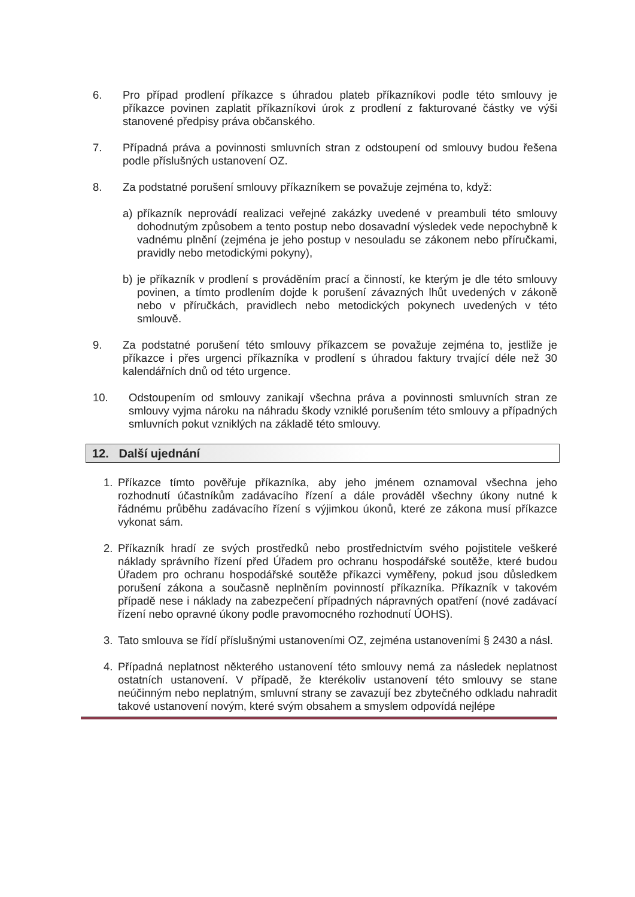6. Pro případ prodlení příkazce s úhradou plateb příkazníkovi podle této smlouvy je příkazce povinen zaplatit příkazníkovi úrok z prodlení z fakturované částky ve výši stanovené předpisy práva občanského.
7. Případná práva a povinnosti smluvních stran z odstoupení od smlouvy budou řešena podle příslušných ustanovení OZ.
8. Za podstatné porušení smlouvy příkazníkem se považuje zejména to, když:
a) příkazník neprovádí realizaci veřejné zakázky uvedené v preambuli této smlouvy dohodnutým způsobem a tento postup nebo dosavadní výsledek vede nepochybně k vadnému plnění (zejména je jeho postup v nesouladu se zákonem nebo příručkami, pravidly nebo metodickými pokyny),
b) je příkazník v prodlení s prováděním prací a činností, ke kterým je dle této smlouvy povinen, a tímto prodlením dojde k porušení závazných lhůt uvedených v zákoně nebo v příručkách, pravidlech nebo metodických pokynech uvedených v této smlouvě.
9. Za podstatné porušení této smlouvy příkazcem se považuje zejména to, jestliže je příkazce i přes urgenci příkazníka v prodlení s úhradou faktury trvající déle než 30 kalendářních dnů od této urgence.
10. Odstoupením od smlouvy zanikají všechna práva a povinnosti smluvních stran ze smlouvy vyjma nároku na náhradu škody vzniklé porušením této smlouvy a případných smluvních pokut vzniklých na základě této smlouvy.
12. Další ujednání
1. Příkazce tímto pověřuje příkazníka, aby jeho jménem oznamoval všechna jeho rozhodnutí účastníkům zadávacího řízení a dále prováděl všechny úkony nutné k řádnému průběhu zadávacího řízení s výjimkou úkonů, které ze zákona musí příkazce vykonat sám.
2. Příkazník hradí ze svých prostředků nebo prostřednictvím svého pojistitele veškeré náklady správního řízení před Úřadem pro ochranu hospodářské soutěže, které budou Úřadem pro ochranu hospodářské soutěže příkazci vyměřeny, pokud jsou důsledkem porušení zákona a současně neplněním povinností příkazníka. Příkazník v takovém případě nese i náklady na zabezpečení případných nápravných opatření (nové zadávací řízení nebo opravné úkony podle pravomocného rozhodnutí ÚOHS).
3. Tato smlouva se řídí příslušnými ustanoveními OZ, zejména ustanoveními § 2430 a násl.
4. Případná neplatnost některého ustanovení této smlouvy nemá za následek neplatnost ostatních ustanovení. V případě, že kterékoliv ustanovení této smlouvy se stane neúčinným nebo neplatným, smluvní strany se zavazují bez zbytečného odkladu nahradit takové ustanovení novým, které svým obsahem a smyslem odpovídá nejlépe